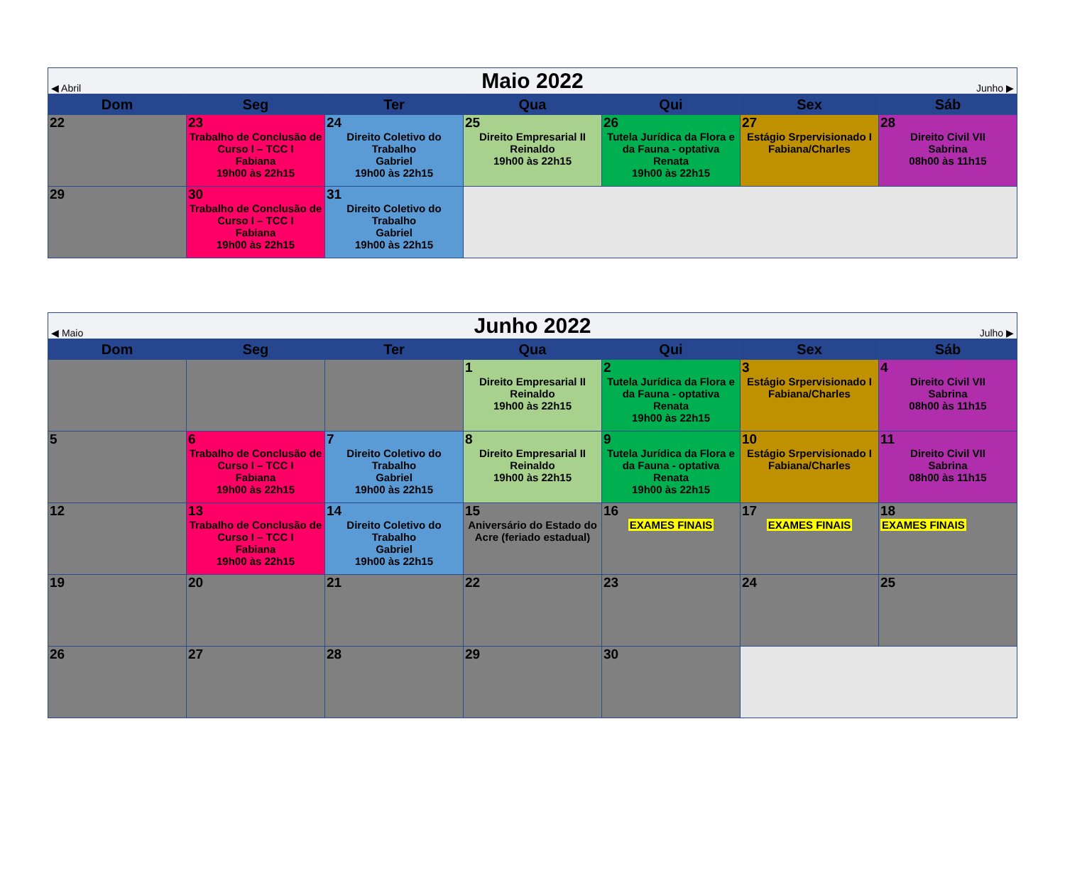| ◀ Abril | | Maio 2022 | | | Junho ▶ | |
| Dom | Seg | Ter | Qua | Qui | Sex | Sáb |
| 22 | 23 Trabalho de Conclusão de Curso I – TCC I Fabiana 19h00 às 22h15 | 24 Direito Coletivo do Trabalho Gabriel 19h00 às 22h15 | 25 Direito Empresarial II Reinaldo 19h00 às 22h15 | 26 Tutela Jurídica da Flora e da Fauna - optativa Renata 19h00 às 22h15 | 27 Estágio Srpervisionado I Fabiana/Charles | 28 Direito Civil VII Sabrina 08h00 às 11h15 |
| 29 | 30 Trabalho de Conclusão de Curso I – TCC I Fabiana 19h00 às 22h15 | 31 Direito Coletivo do Trabalho Gabriel 19h00 às 22h15 | | | | |
| ◀ Maio | | Junho 2022 | | | Julho ▶ | |
| Dom | Seg | Ter | Qua | Qui | Sex | Sáb |
| | | | 1 Direito Empresarial II Reinaldo 19h00 às 22h15 | 2 Tutela Jurídica da Flora e da Fauna - optativa Renata 19h00 às 22h15 | 3 Estágio Srpervisionado I Fabiana/Charles | 4 Direito Civil VII Sabrina 08h00 às 11h15 |
| 5 | 6 Trabalho de Conclusão de Curso I – TCC I Fabiana 19h00 às 22h15 | 7 Direito Coletivo do Trabalho Gabriel 19h00 às 22h15 | 8 Direito Empresarial II Reinaldo 19h00 às 22h15 | 9 Tutela Jurídica da Flora e da Fauna - optativa Renata 19h00 às 22h15 | 10 Estágio Srpervisionado I Fabiana/Charles | 11 Direito Civil VII Sabrina 08h00 às 11h15 |
| 12 | 13 Trabalho de Conclusão de Curso I – TCC I Fabiana 19h00 às 22h15 | 14 Direito Coletivo do Trabalho Gabriel 19h00 às 22h15 | 15 Aniversário do Estado do Acre (feriado estadual) | 16 EXAMES FINAIS | 17 EXAMES FINAIS | 18 EXAMES FINAIS |
| 19 | 20 | 21 | 22 | 23 | 24 | 25 |
| 26 | 27 | 28 | 29 | 30 | | |